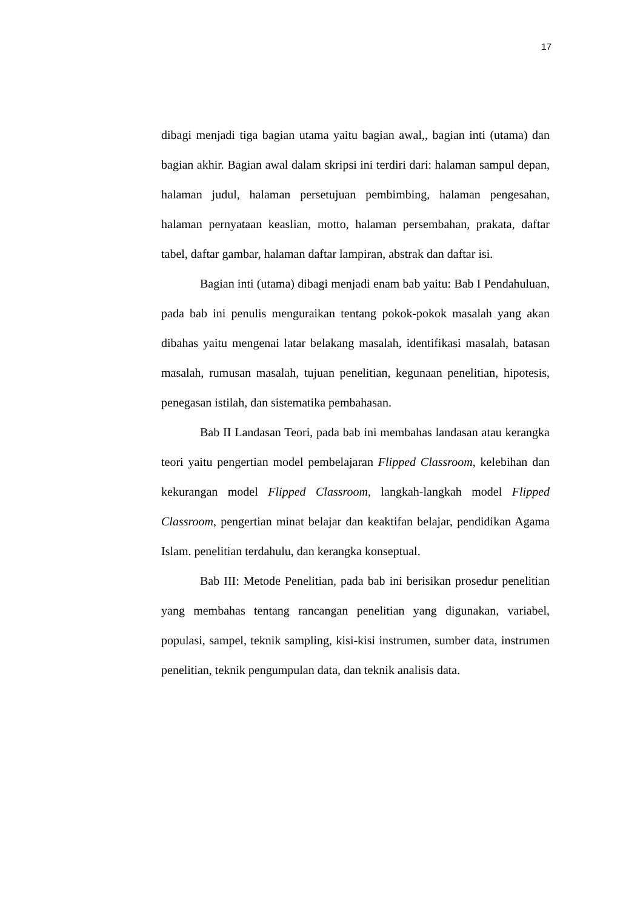17
dibagi menjadi tiga bagian utama yaitu bagian awal,, bagian inti (utama) dan bagian akhir. Bagian awal dalam skripsi ini terdiri dari: halaman sampul depan, halaman judul, halaman persetujuan pembimbing, halaman pengesahan, halaman pernyataan keaslian, motto, halaman persembahan, prakata, daftar tabel, daftar gambar, halaman daftar lampiran, abstrak dan daftar isi.
Bagian inti (utama) dibagi menjadi enam bab yaitu: Bab I Pendahuluan, pada bab ini penulis menguraikan tentang pokok-pokok masalah yang akan dibahas yaitu mengenai latar belakang masalah, identifikasi masalah, batasan masalah, rumusan masalah, tujuan penelitian, kegunaan penelitian, hipotesis, penegasan istilah, dan sistematika pembahasan.
Bab II Landasan Teori, pada bab ini membahas landasan atau kerangka teori yaitu pengertian model pembelajaran Flipped Classroom, kelebihan dan kekurangan model Flipped Classroom, langkah-langkah model Flipped Classroom, pengertian minat belajar dan keaktifan belajar, pendidikan Agama Islam. penelitian terdahulu, dan kerangka konseptual.
Bab III: Metode Penelitian, pada bab ini berisikan prosedur penelitian yang membahas tentang rancangan penelitian yang digunakan, variabel, populasi, sampel, teknik sampling, kisi-kisi instrumen, sumber data, instrumen penelitian, teknik pengumpulan data, dan teknik analisis data.